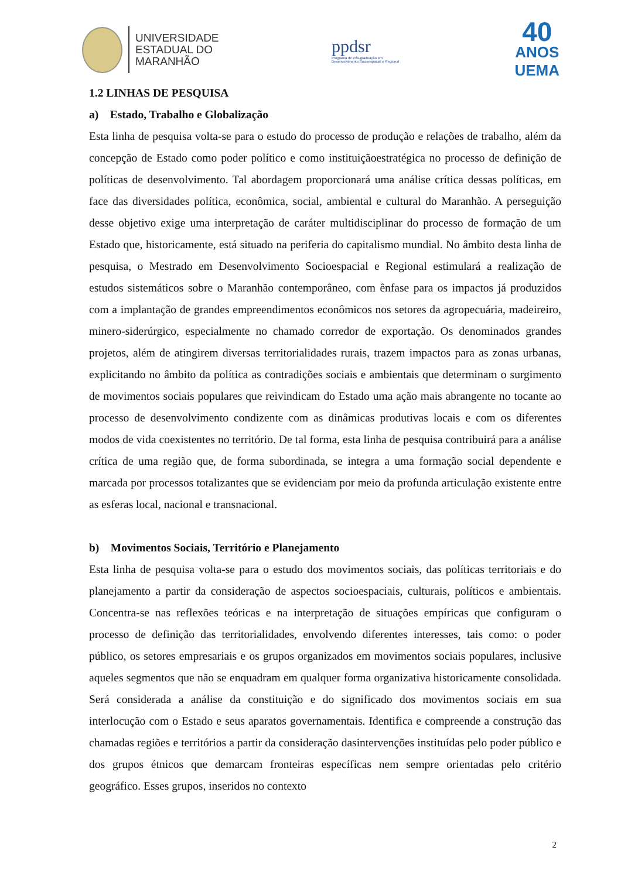UNIVERSIDADE
ESTADUAL DO
MARANHÃO
ppdsr
Programa de Pós-graduação em Desenvolvimento Socioespacial e Regional
40
ANOS
UEMA
1.2 LINHAS DE PESQUISA
a) Estado, Trabalho e Globalização
Esta linha de pesquisa volta-se para o estudo do processo de produção e relações de trabalho, além da concepção de Estado como poder político e como instituiçãoestratégica no processo de definição de políticas de desenvolvimento. Tal abordagem proporcionará uma análise crítica dessas políticas, em face das diversidades política, econômica, social, ambiental e cultural do Maranhão. A perseguição desse objetivo exige uma interpretação de caráter multidisciplinar do processo de formação de um Estado que, historicamente, está situado na periferia do capitalismo mundial. No âmbito desta linha de pesquisa, o Mestrado em Desenvolvimento Socioespacial e Regional estimulará a realização de estudos sistemáticos sobre o Maranhão contemporâneo, com ênfase para os impactos já produzidos com a implantação de grandes empreendimentos econômicos nos setores da agropecuária, madeireiro, minero-siderúrgico, especialmente no chamado corredor de exportação. Os denominados grandes projetos, além de atingirem diversas territorialidades rurais, trazem impactos para as zonas urbanas, explicitando no âmbito da política as contradições sociais e ambientais que determinam o surgimento de movimentos sociais populares que reivindicam do Estado uma ação mais abrangente no tocante ao processo de desenvolvimento condizente com as dinâmicas produtivas locais e com os diferentes modos de vida coexistentes no território. De tal forma, esta linha de pesquisa contribuirá para a análise crítica de uma região que, de forma subordinada, se integra a uma formação social dependente e marcada por processos totalizantes que se evidenciam por meio da profunda articulação existente entre as esferas local, nacional e transnacional.
b) Movimentos Sociais, Território e Planejamento
Esta linha de pesquisa volta-se para o estudo dos movimentos sociais, das políticas territoriais e do planejamento a partir da consideração de aspectos socioespaciais, culturais, políticos e ambientais. Concentra-se nas reflexões teóricas e na interpretação de situações empíricas que configuram o processo de definição das territorialidades, envolvendo diferentes interesses, tais como: o poder público, os setores empresariais e os grupos organizados em movimentos sociais populares, inclusive aqueles segmentos que não se enquadram em qualquer forma organizativa historicamente consolidada. Será considerada a análise da constituição e do significado dos movimentos sociais em sua interlocução com o Estado e seus aparatos governamentais. Identifica e compreende a construção das chamadas regiões e territórios a partir da consideração dasintervenções instituídas pelo poder público e dos grupos étnicos que demarcam fronteiras específicas nem sempre orientadas pelo critério geográfico. Esses grupos, inseridos no contexto
2